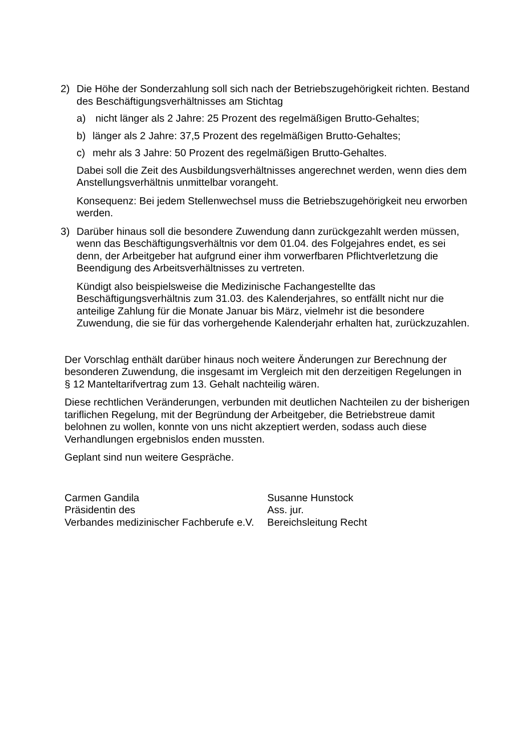2) Die Höhe der Sonderzahlung soll sich nach der Betriebszugehörigkeit richten. Bestand des Beschäftigungsverhältnisses am Stichtag
a) nicht länger als 2 Jahre: 25 Prozent des regelmäßigen Brutto-Gehaltes;
b) länger als 2 Jahre: 37,5 Prozent des regelmäßigen Brutto-Gehaltes;
c) mehr als 3 Jahre: 50 Prozent des regelmäßigen Brutto-Gehaltes.
Dabei soll die Zeit des Ausbildungsverhältnisses angerechnet werden, wenn dies dem Anstellungsverhältnis unmittelbar vorangeht.
Konsequenz: Bei jedem Stellenwechsel muss die Betriebszugehörigkeit neu erworben werden.
3) Darüber hinaus soll die besondere Zuwendung dann zurückgezahlt werden müssen, wenn das Beschäftigungsverhältnis vor dem 01.04. des Folgejahres endet, es sei denn, der Arbeitgeber hat aufgrund einer ihm vorwerfbaren Pflichtverletzung die Beendigung des Arbeitsverhältnisses zu vertreten.
Kündigt also beispielsweise die Medizinische Fachangestellte das Beschäftigungsverhältnis zum 31.03. des Kalenderjahres, so entfällt nicht nur die anteilige Zahlung für die Monate Januar bis März, vielmehr ist die besondere Zuwendung, die sie für das vorhergehende Kalenderjahr erhalten hat, zurückzuzahlen.
Der Vorschlag enthält darüber hinaus noch weitere Änderungen zur Berechnung der besonderen Zuwendung, die insgesamt im Vergleich mit den derzeitigen Regelungen in § 12 Manteltarifvertrag zum 13. Gehalt nachteilig wären.
Diese rechtlichen Veränderungen, verbunden mit deutlichen Nachteilen zu der bisherigen tariflichen Regelung, mit der Begründung der Arbeitgeber, die Betriebstreue damit belohnen zu wollen, konnte von uns nicht akzeptiert werden, sodass auch diese Verhandlungen ergebnislos enden mussten.
Geplant sind nun weitere Gespräche.
Carmen Gandila
Präsidentin des
Verbandes medizinischer Fachberufe e.V.
Susanne Hunstock
Ass. jur.
Bereichsleitung Recht